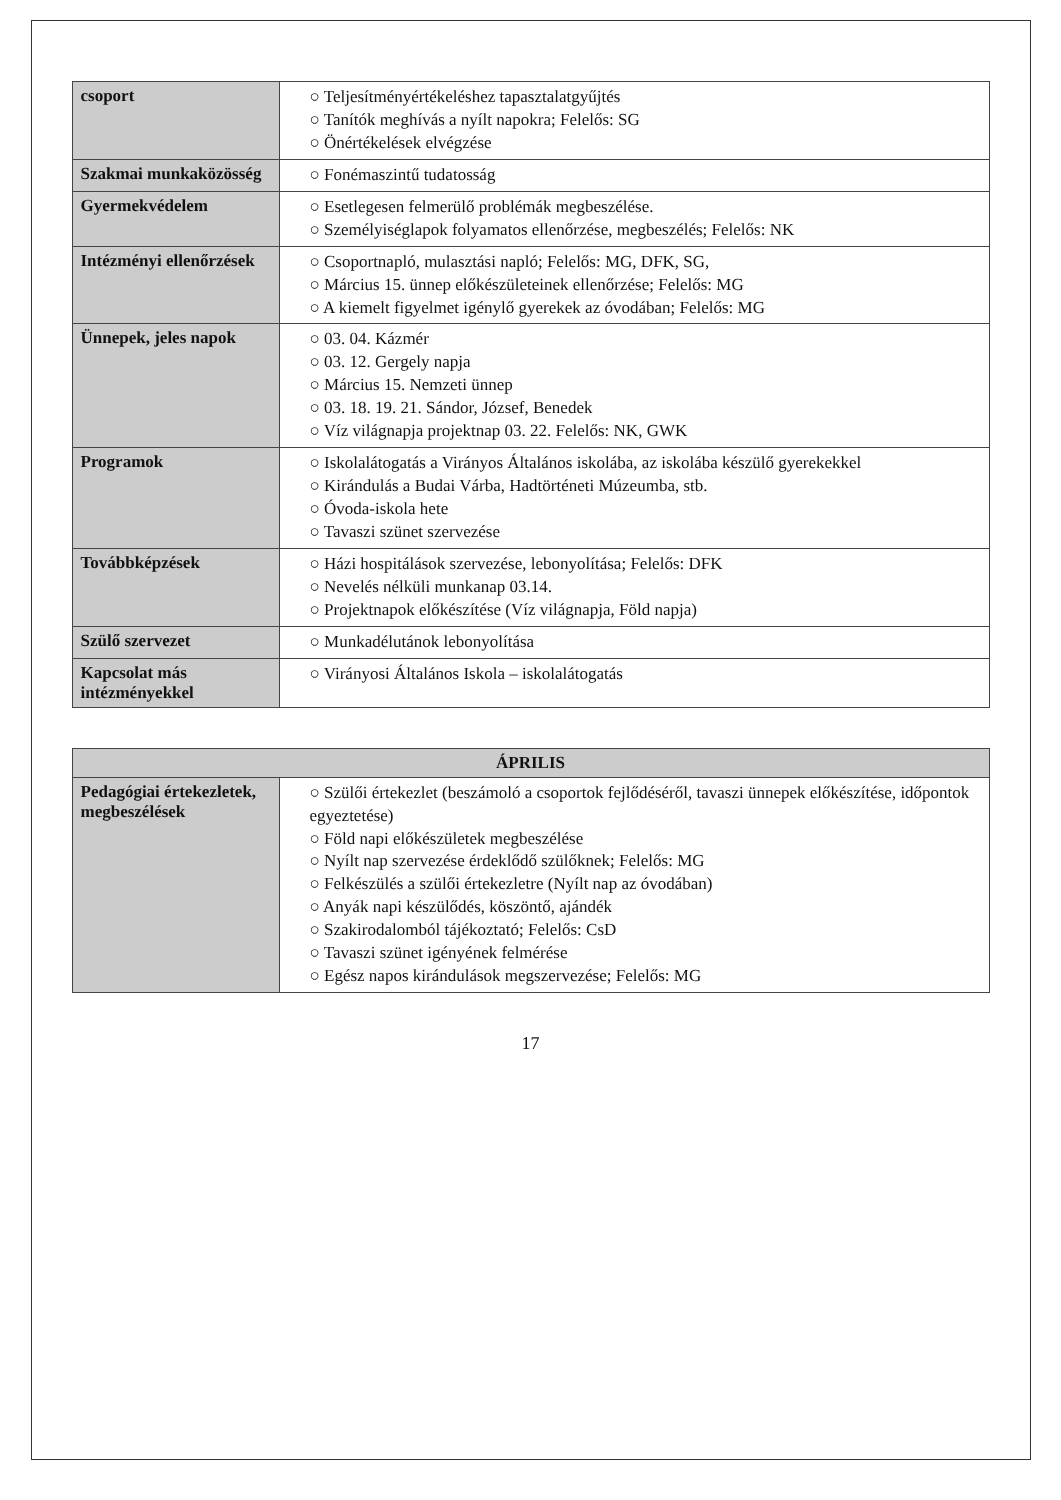| csoport | ○ Teljesítményértékeléshez tapasztalatgyűjtés ○ Tanítók meghívás a nyílt napokra; Felelős: SG ○ Önértékelések elvégzése |
| Szakmai munkaközösség | ○ Fonémaszintű tudatosság |
| Gyermekvédelem | ○ Esetlegesen felmerülő problémák megbeszélése. ○ Személyiséglapok folyamatos ellenőrzése, megbeszélés; Felelős: NK |
| Intézményi ellenőrzések | ○ Csoportnapló, mulasztási napló; Felelős: MG, DFK, SG, ○ Március 15. ünnep előkészületeinek ellenőrzése; Felelős: MG ○ A kiemelt figyelmet igénylő gyerekek az óvodában; Felelős: MG |
| Ünnepek, jeles napok | ○ 03. 04. Kázmér ○ 03. 12. Gergely napja ○ Március 15. Nemzeti ünnep ○ 03. 18. 19. 21. Sándor, József, Benedek ○ Víz világnapja projektnap 03. 22. Felelős: NK, GWK |
| Programok | ○ Iskolalátogatás a Virányos Általános iskolába, az iskolába készülő gyerekekkel ○ Kirándulás a Budai Várba, Hadtörténeti Múzeumba, stb. ○ Óvoda-iskola hete ○ Tavaszi szünet szervezése |
| Továbbképzések | ○ Házi hospitálások szervezése, lebonyolítása; Felelős: DFK ○ Nevelés nélküli munkanap 03.14. ○ Projektnapok előkészítése (Víz világnapja, Föld napja) |
| Szülő szervezet | ○ Munkadélutánok lebonyolítása |
| Kapcsolat más intézményekkel | ○ Virányosi Általános Iskola – iskolalátogatás |
| ÁPRILIS | |
| --- | --- |
| Pedagógiai értekezletek, megbeszélések | ○ Szülői értekezlet (beszámoló a csoportok fejlődéséről, tavaszi ünnepek előkészítése, időpontok egyeztetése) ○ Föld napi előkészületek megbeszélése ○ Nyílt nap szervezése érdeklődő szülőknek; Felelős: MG ○ Felkészülés a szülői értekezletre (Nyílt nap az óvodában) ○ Anyák napi készülődés, köszöntő, ajándék ○ Szakirodalomból tájékoztató; Felelős: CsD ○ Tavaszi szünet igényének felmérése ○ Egész napos kirándulások megszervezése; Felelős: MG |
17